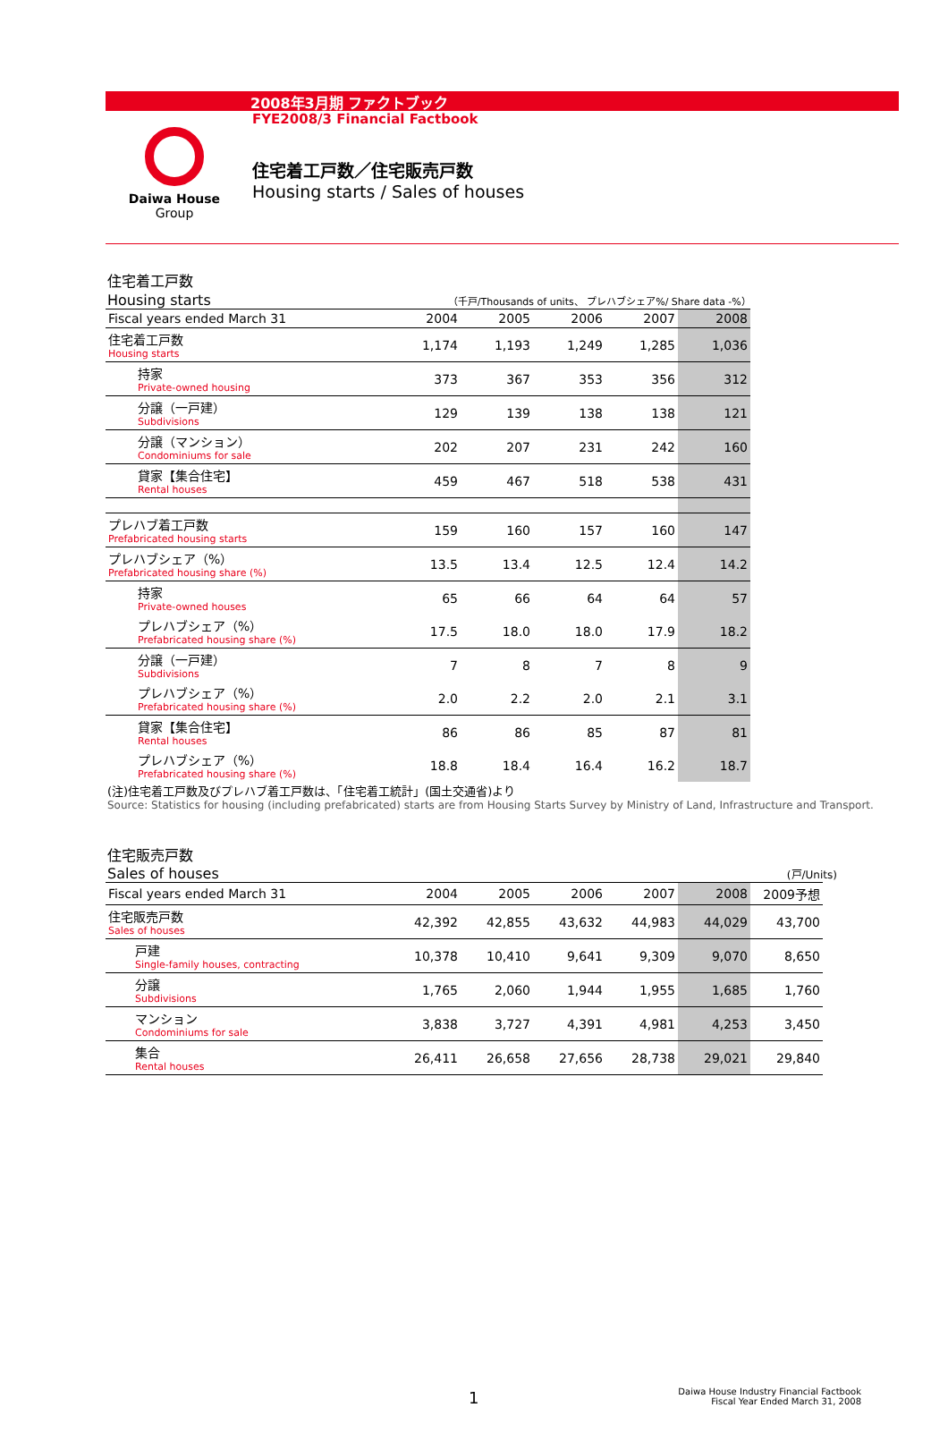2008年3月期 ファクトブック
FYE2008/3 Financial Factbook
Daiwa House
Group
住宅着工戸数／住宅販売戸数
Housing starts / Sales of houses
住宅着工戸数
Housing starts （千戸/Thousands of units、 プレハブシェア%/ Share data -%）
| Fiscal years ended March 31 | 2004 | 2005 | 2006 | 2007 | 2008 |
| 住宅着工戸数 Housing starts | 1,174 | 1,193 | 1,249 | 1,285 | 1,036 |
| 持家 Private-owned housing | 373 | 367 | 353 | 356 | 312 |
| 分譲（一戸建） Subdivisions | 129 | 139 | 138 | 138 | 121 |
| 分譲（マンション） Condominiums for sale | 202 | 207 | 231 | 242 | 160 |
| 貸家【集合住宅】 Rental houses | 459 | 467 | 518 | 538 | 431 |
| プレハブ着工戸数 Prefabricated housing starts | 159 | 160 | 157 | 160 | 147 |
| プレハブシェア（%） Prefabricated housing share (%) | 13.5 | 13.4 | 12.5 | 12.4 | 14.2 |
| 持家 Private-owned houses | 65 | 66 | 64 | 64 | 57 |
| プレハブシェア（%） Prefabricated housing share (%) | 17.5 | 18.0 | 18.0 | 17.9 | 18.2 |
| 分譲（一戸建） Subdivisions | 7 | 8 | 7 | 8 | 9 |
| プレハブシェア（%） Prefabricated housing share (%) | 2.0 | 2.2 | 2.0 | 2.1 | 3.1 |
| 貸家【集合住宅】 Rental houses | 86 | 86 | 85 | 87 | 81 |
| プレハブシェア（%） Prefabricated housing share (%) | 18.8 | 18.4 | 16.4 | 16.2 | 18.7 |
(注)住宅着工戸数及びプレハブ着工戸数は、「住宅着工統計」(国土交通省)より
Source: Statistics for housing (including prefabricated) starts are from Housing Starts Survey by Ministry of Land, Infrastructure and Transport.
住宅販売戸数
Sales of houses (戸/Units)
| Fiscal years ended March 31 | 2004 | 2005 | 2006 | 2007 | 2008 | 2009予想 |
| 住宅販売戸数 Sales of houses | 42,392 | 42,855 | 43,632 | 44,983 | 44,029 | 43,700 |
| 戸建 Single-family houses, contracting | 10,378 | 10,410 | 9,641 | 9,309 | 9,070 | 8,650 |
| 分譲 Subdivisions | 1,765 | 2,060 | 1,944 | 1,955 | 1,685 | 1,760 |
| マンション Condominiums for sale | 3,838 | 3,727 | 4,391 | 4,981 | 4,253 | 3,450 |
| 集合 Rental houses | 26,411 | 26,658 | 27,656 | 28,738 | 29,021 | 29,840 |
1
Daiwa House Industry Financial Factbook
Fiscal Year Ended March 31, 2008